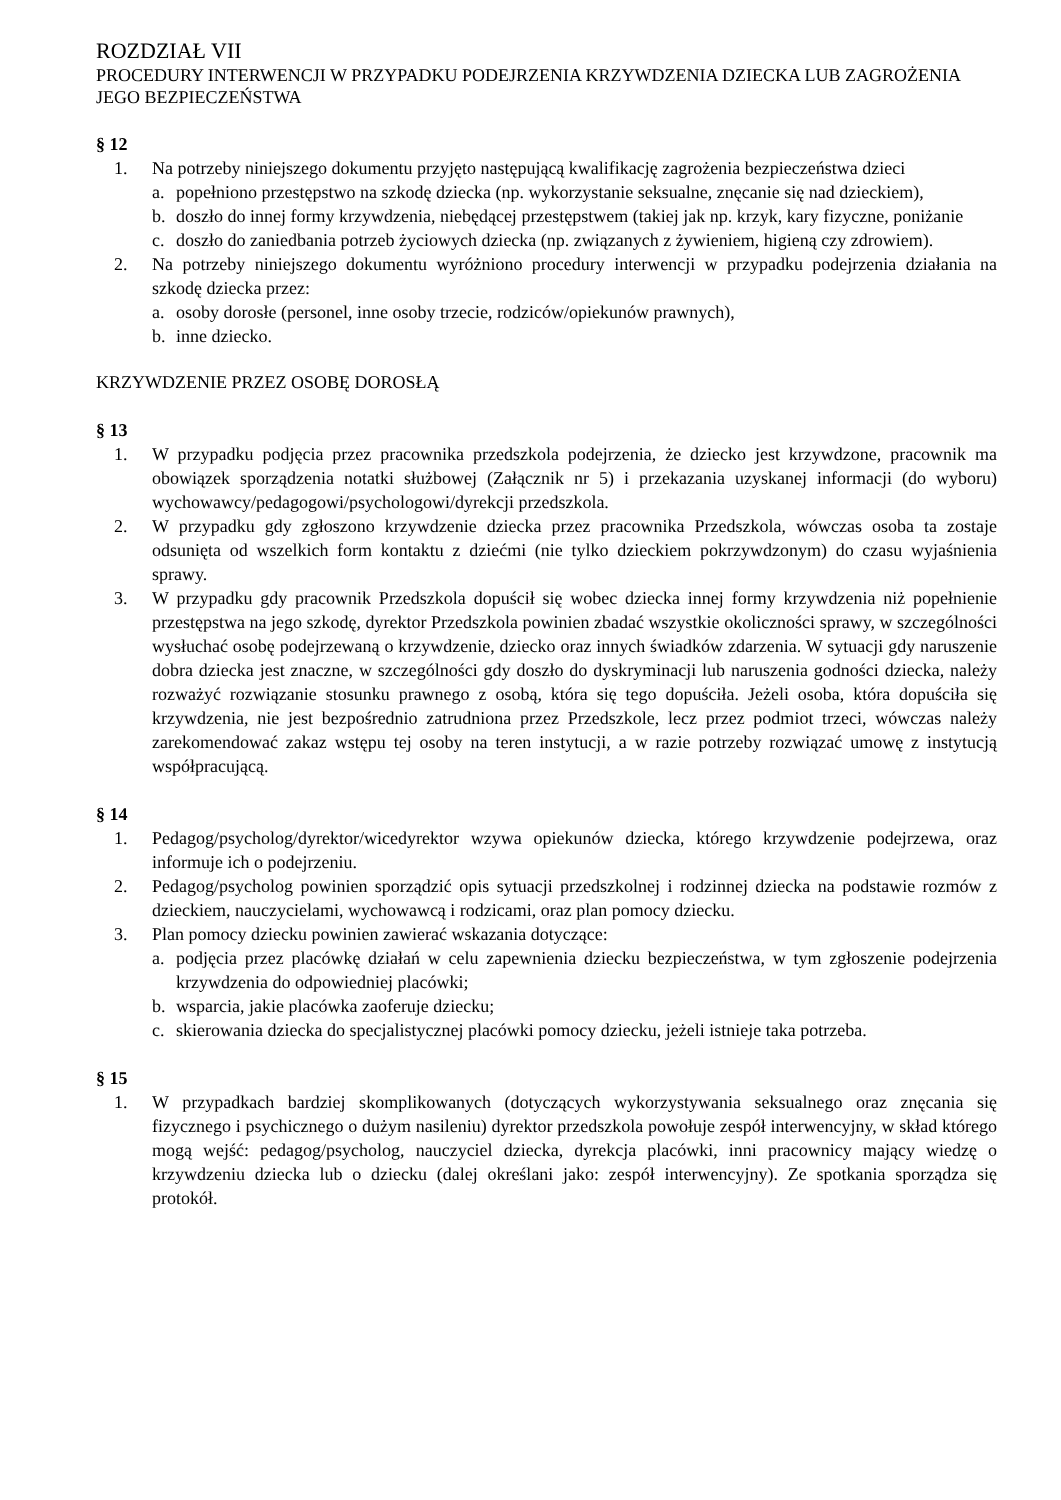ROZDZIAŁ VII
PROCEDURY INTERWENCJI W PRZYPADKU PODEJRZENIA KRZYWDZENIA DZIECKA LUB ZAGROŻENIA JEGO BEZPIECZEŃSTWA
§ 12
1. Na potrzeby niniejszego dokumentu przyjęto następującą kwalifikację zagrożenia bezpieczeństwa dzieci
a. popełniono przestępstwo na szkodę dziecka (np. wykorzystanie seksualne, znęcanie się nad dzieckiem),
b. doszło do innej formy krzywdzenia, niebędącej przestępstwem (takiej jak np. krzyk, kary fizyczne, poniżanie
c. doszło do zaniedbania potrzeb życiowych dziecka (np. związanych z żywieniem, higieną czy zdrowiem).
2. Na potrzeby niniejszego dokumentu wyróżniono procedury interwencji w przypadku podejrzenia działania na szkodę dziecka przez:
a. osoby dorosłe (personel, inne osoby trzecie, rodziców/opiekunów prawnych),
b. inne dziecko.
KRZYWDZENIE PRZEZ OSOBĘ DOROSŁĄ
§ 13
1. W przypadku podjęcia przez pracownika przedszkola podejrzenia, że dziecko jest krzywdzone, pracownik ma obowiązek sporządzenia notatki służbowej (Załącznik nr 5) i przekazania uzyskanej informacji (do wyboru) wychowawcy/pedagogowi/psychologowi/dyrekcji przedszkola.
2. W przypadku gdy zgłoszono krzywdzenie dziecka przez pracownika Przedszkola, wówczas osoba ta zostaje odsunięta od wszelkich form kontaktu z dziećmi (nie tylko dzieckiem pokrzywdzonym) do czasu wyjaśnienia sprawy.
3. W przypadku gdy pracownik Przedszkola dopuścił się wobec dziecka innej formy krzywdzenia niż popełnienie przestępstwa na jego szkodę, dyrektor Przedszkola powinien zbadać wszystkie okoliczności sprawy, w szczególności wysłuchać osobę podejrzewaną o krzywdzenie, dziecko oraz innych świadków zdarzenia. W sytuacji gdy naruszenie dobra dziecka jest znaczne, w szczególności gdy doszło do dyskryminacji lub naruszenia godności dziecka, należy rozważyć rozwiązanie stosunku prawnego z osobą, która się tego dopuściła. Jeżeli osoba, która dopuściła się krzywdzenia, nie jest bezpośrednio zatrudniona przez Przedszkole, lecz przez podmiot trzeci, wówczas należy zarekomendować zakaz wstępu tej osoby na teren instytucji, a w razie potrzeby rozwiązać umowę z instytucją współpracującą.
§ 14
1. Pedagog/psycholog/dyrektor/wicedyrektor wzywa opiekunów dziecka, którego krzywdzenie podejrzewa, oraz informuje ich o podejrzeniu.
2. Pedagog/psycholog powinien sporządzić opis sytuacji przedszkolnej i rodzinnej dziecka na podstawie rozmów z dzieckiem, nauczycielami, wychowawcą i rodzicami, oraz plan pomocy dziecku.
3. Plan pomocy dziecku powinien zawierać wskazania dotyczące:
a. podjęcia przez placówkę działań w celu zapewnienia dziecku bezpieczeństwa, w tym zgłoszenie podejrzenia krzywdzenia do odpowiedniej placówki;
b. wsparcia, jakie placówka zaoferuje dziecku;
c. skierowania dziecka do specjalistycznej placówki pomocy dziecku, jeżeli istnieje taka potrzeba.
§ 15
1. W przypadkach bardziej skomplikowanych (dotyczących wykorzystywania seksualnego oraz znęcania się fizycznego i psychicznego o dużym nasileniu) dyrektor przedszkola powołuje zespół interwencyjny, w skład którego mogą wejść: pedagog/psycholog, nauczyciel dziecka, dyrekcja placówki, inni pracownicy mający wiedzę o krzywdzeniu dziecka lub o dziecku (dalej określani jako: zespół interwencyjny). Ze spotkania sporządza się protokół.